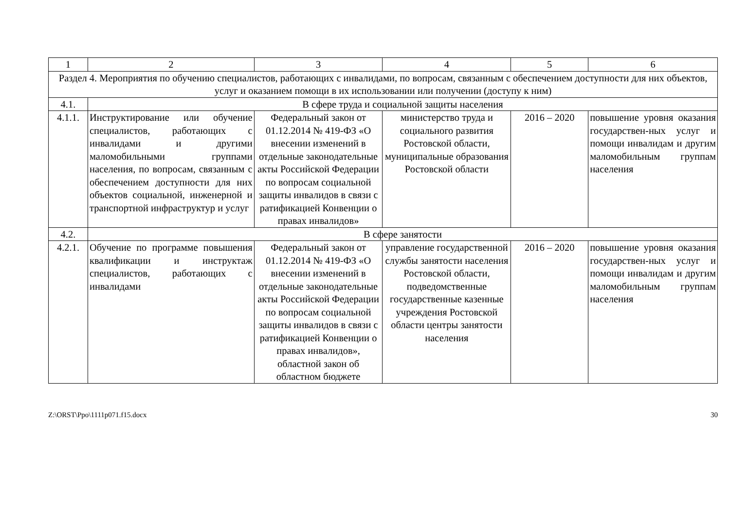| 1 | 2 | 3 | 4 | 5 | 6 |
| Раздел 4. Мероприятия по обучению специалистов, работающих с инвалидами, по вопросам, связанным с обеспечением доступности для них объектов, услуг и оказанием помощи в их использовании или получении (доступу к ним) | | | | | |
| 4.1. | В сфере труда и социальной защиты населения | | | | |
| 4.1.1. | Инструктирование или обучение специалистов, работающих с инвалидами и другими маломобильными группами населения, по вопросам, связанным с обеспечением доступности для них объектов социальной, инженерной и транспортной инфраструктур и услуг | Федеральный закон от 01.12.2014 № 419-ФЗ «О внесении изменений в отдельные законодательные акты Российской Федерации по вопросам социальной защиты инвалидов в связи с ратификацией Конвенции о правах инвалидов» | министерство труда и социального развития Ростовской области, муниципальные образования Ростовской области | 2016 – 2020 | повышение уровня оказания государствен-ных услуг и помощи инвалидам и другим маломобильным группам населения |
| 4.2. | В сфере занятости | | | | |
| 4.2.1. | Обучение по программе повышения квалификации и инструктаж специалистов, работающих с инвалидами | Федеральный закон от 01.12.2014 № 419-ФЗ «О внесении изменений в отдельные законодательные акты Российской Федерации по вопросам социальной защиты инвалидов в связи с ратификацией Конвенции о правах инвалидов», областной закон об областном бюджете | управление государственной службы занятости населения Ростовской области, подведомственные государственные казенные учреждения Ростовской области центры занятости населения | 2016 – 2020 | повышение уровня оказания государствен-ных услуг и помощи инвалидам и другим маломобильным группам населения |
Z:\ORST\Ppo\1111p071.f15.docx 30